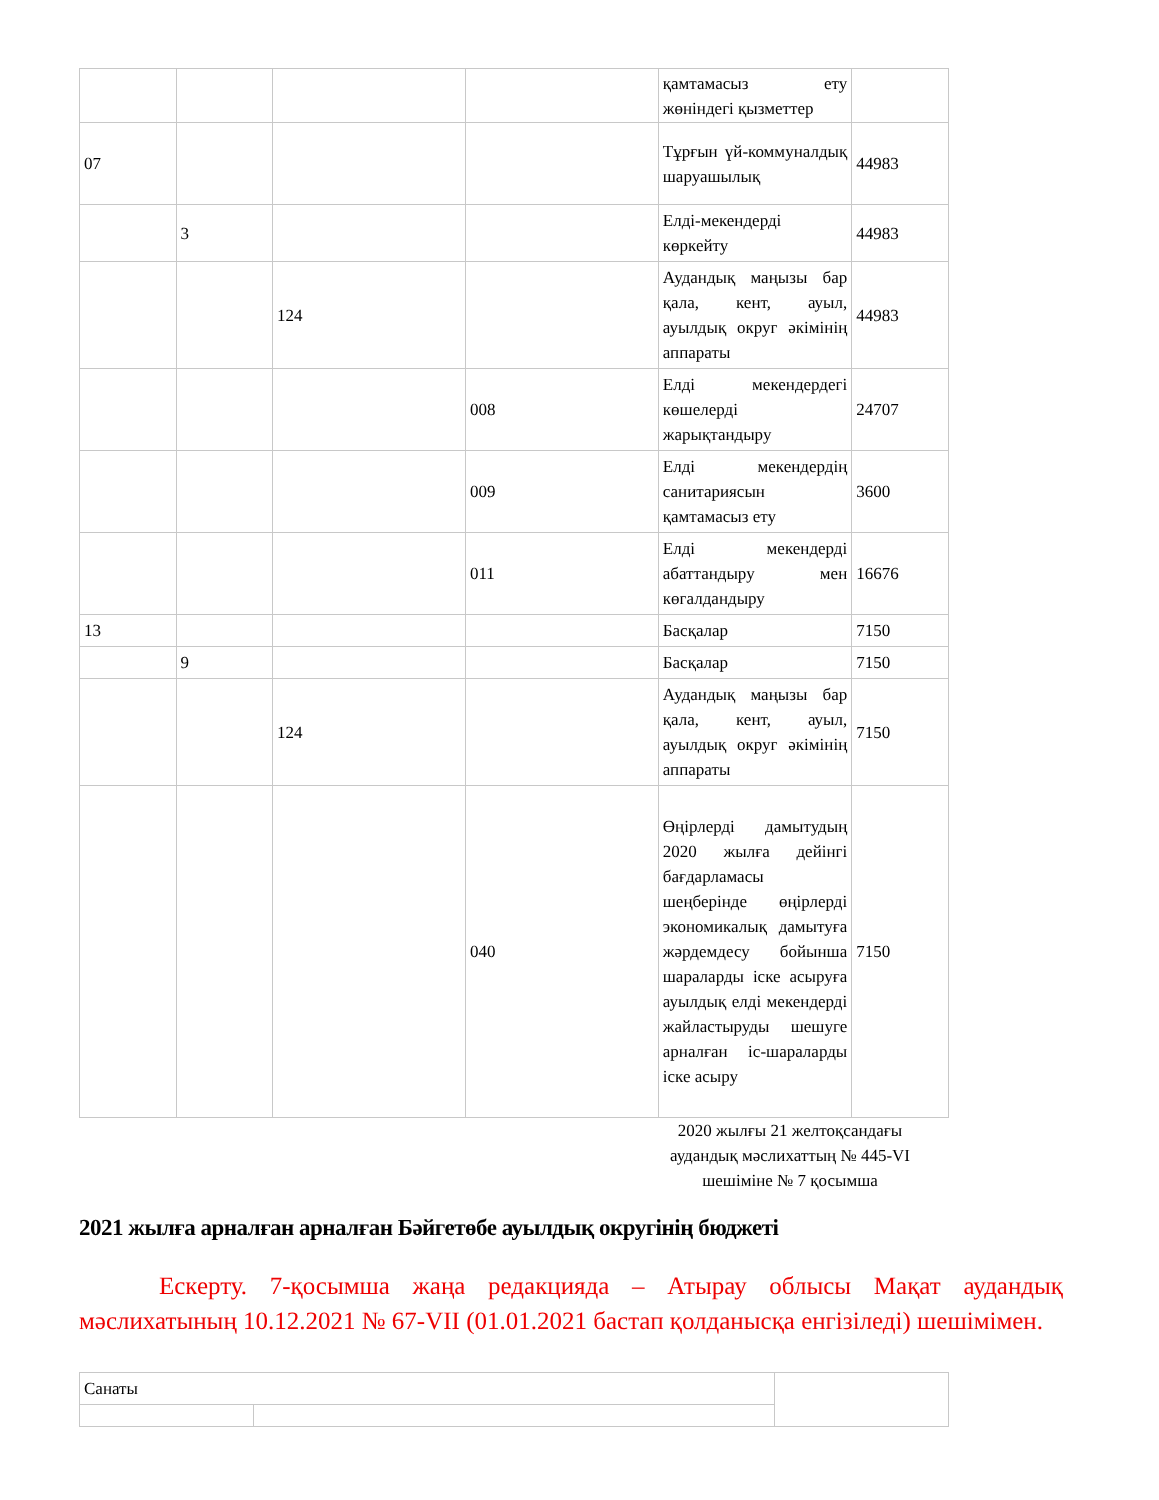| | | | | қамтамасыз ету жөніндегі қызметтер | |
| 07 | | | | Тұрғын үй-коммуналдық шаруашылық | 44983 |
| | 3 | | | Елді-мекендерді көркейту | 44983 |
| | | 124 | | Аудандық маңызы бар қала, кент, ауыл, ауылдық округ әкімінің аппараты | 44983 |
| | | | 008 | Елді мекендердегі көшелерді жарықтандыру | 24707 |
| | | | 009 | Елді мекендердің санитариясын қамтамасыз ету | 3600 |
| | | | 011 | Елді мекендерді абаттандыру мен көгалдандыру | 16676 |
| 13 | | | | Басқалар | 7150 |
| | 9 | | | Басқалар | 7150 |
| | | 124 | | Аудандық маңызы бар қала, кент, ауыл, ауылдық округ әкімінің аппараты | 7150 |
| | | | 040 | Өңірлерді дамытудың 2020 жылға дейінгі бағдарламасы шеңберінде өңірлерді экономикалық дамытуға жәрдемдесу бойынша шараларды іске асыруға ауылдық елді мекендерді жайластыруды шешуге арналған іс-шараларды іске асыру | 7150 |
2020 жылғы 21 желтоқсандағы аудандық мәслихаттың № 445-VI шешіміне № 7 қосымша
2021 жылға арналған арналған Бәйгетөбе ауылдық округінің бюджеті
Ескерту. 7-қосымша жаңа редакцияда – Атырау облысы Мақат аудандық мәслихатының 10.12.2021 № 67-VII (01.01.2021 бастап қолданысқа енгізіледі) шешімімен.
| Санаты | | |